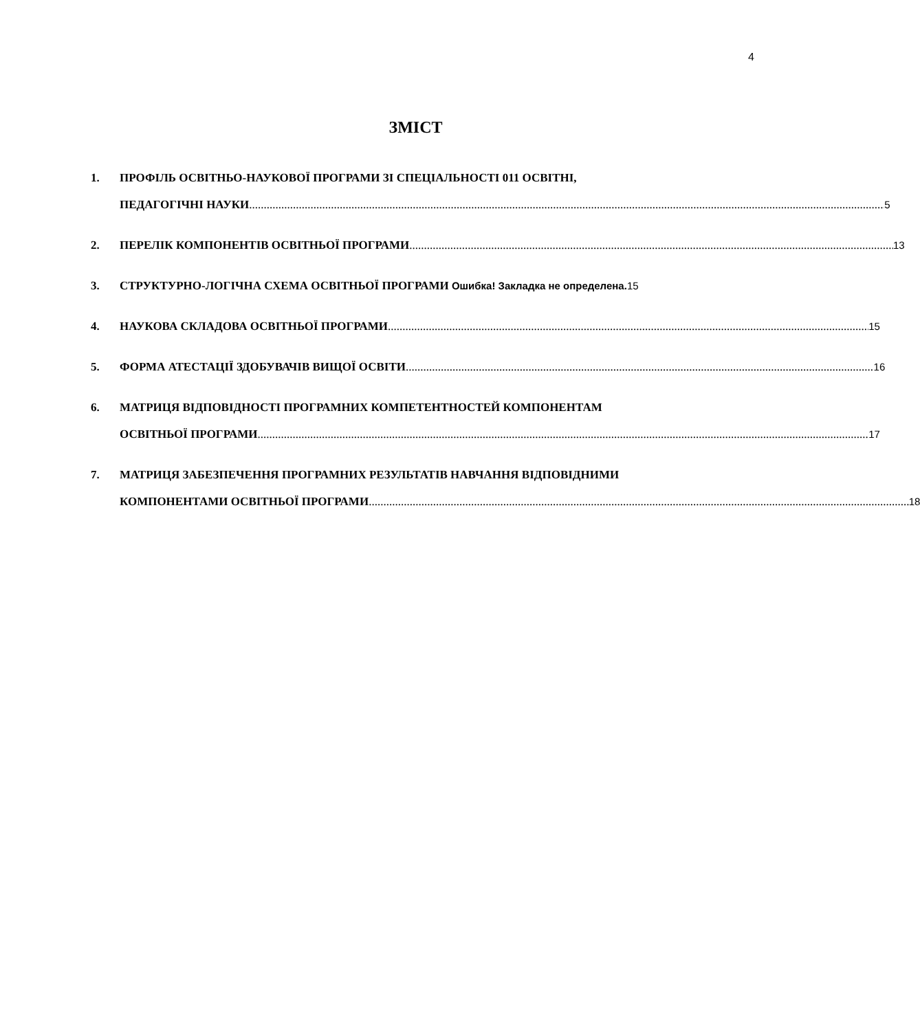4
ЗМІСТ
1. ПРОФІЛЬ ОСВІТНЬО-НАУКОВОЇ ПРОГРАМИ ЗІ СПЕЦІАЛЬНОСТІ 011 ОСВІТНІ,
ПЕДАГОГІЧНІ НАУКИ 5
2. ПЕРЕЛІК КОМПОНЕНТІВ ОСВІТНЬОЇ ПРОГРАМИ 13
3. СТРУКТУРНО-ЛОГІЧНА СХЕМА ОСВІТНЬОЇ ПРОГРАМИ Ошибка! Закладка не определена. 15
4. НАУКОВА СКЛАДОВА ОСВІТНЬОЇ ПРОГРАМИ 15
5. ФОРМА АТЕСТАЦІЇ ЗДОБУВАЧІВ ВИЩОЇ ОСВІТИ 16
6. МАТРИЦЯ ВІДПОВІДНОСТІ ПРОГРАМНИХ КОМПЕТЕНТНОСТЕЙ КОМПОНЕНТАМ
ОСВІТНЬОЇ ПРОГРАМИ 17
7. МАТРИЦЯ ЗАБЕЗПЕЧЕННЯ ПРОГРАМНИХ РЕЗУЛЬТАТІВ НАВЧАННЯ ВІДПОВІДНИМИ
КОМПОНЕНТАМИ ОСВІТНЬОЇ ПРОГРАМИ 18